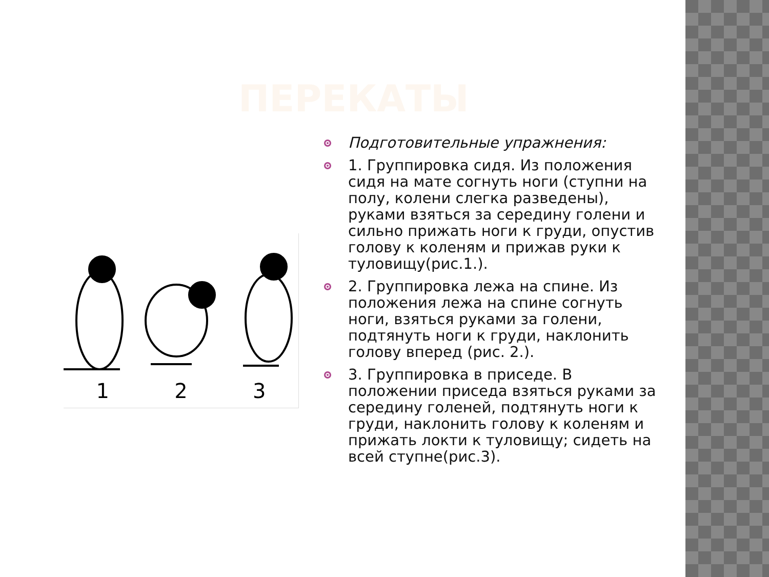ПЕРЕКАТЫ
1 2 3
Подготовительные упражнения:
1. Группировка сидя. Из положения сидя на мате согнуть ноги (ступни на полу, колени слегка разведены), руками взяться за середину голени и сильно прижать ноги к груди, опустив голову к коленям и прижав руки к туловищу(рис.1.).
2. Группировка лежа на спине. Из положения лежа на спине согнуть ноги, взяться руками за голени, подтянуть ноги к груди, наклонить голову вперед (рис. 2.).
3. Группировка в приседе. В положении приседа взяться руками за середину голеней, подтянуть ноги к груди, наклонить голову к коленям и прижать локти к туловищу; сидеть на всей ступне(рис.3).